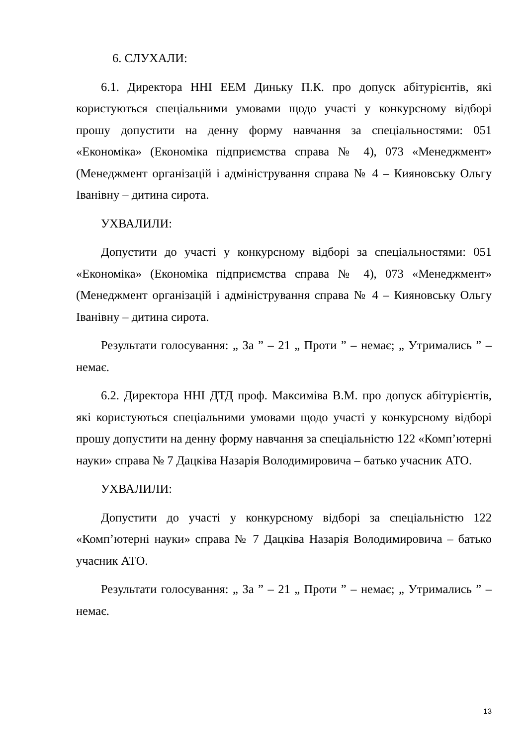6. СЛУХАЛИ:
6.1. Директора ННІ ЕЕМ Диньку П.К. про допуск абітурієнтів, які користуються спеціальними умовами щодо участі у конкурсному відборі прошу допустити на денну форму навчання за спеціальностями: 051 «Економіка» (Економіка підприємства справа № 4), 073 «Менеджмент» (Менеджмент організацій і адміністрування справа № 4 – Кияновську Ольгу Іванівну – дитина сирота.
УХВАЛИЛИ:
Допустити до участі у конкурсному відборі за спеціальностями: 051 «Економіка» (Економіка підприємства справа № 4), 073 «Менеджмент» (Менеджмент організацій і адміністрування справа № 4 – Кияновську Ольгу Іванівну – дитина сирота.
Результати голосування: „ За ” – 21 „ Проти ” – немає; „ Утримались ” – немає.
6.2. Директора ННІ ДТД проф. Максиміва В.М. про допуск абітурієнтів, які користуються спеціальними умовами щодо участі у конкурсному відборі прошу допустити на денну форму навчання за спеціальністю 122 «Комп’ютерні науки» справа № 7 Дацківа Назарія Володимировича – батько учасник АТО.
УХВАЛИЛИ:
Допустити до участі у конкурсному відборі за спеціальністю 122 «Комп’ютерні науки» справа № 7 Дацківа Назарія Володимировича – батько учасник АТО.
Результати голосування: „ За ” – 21 „ Проти ” – немає; „ Утримались ” – немає.
13